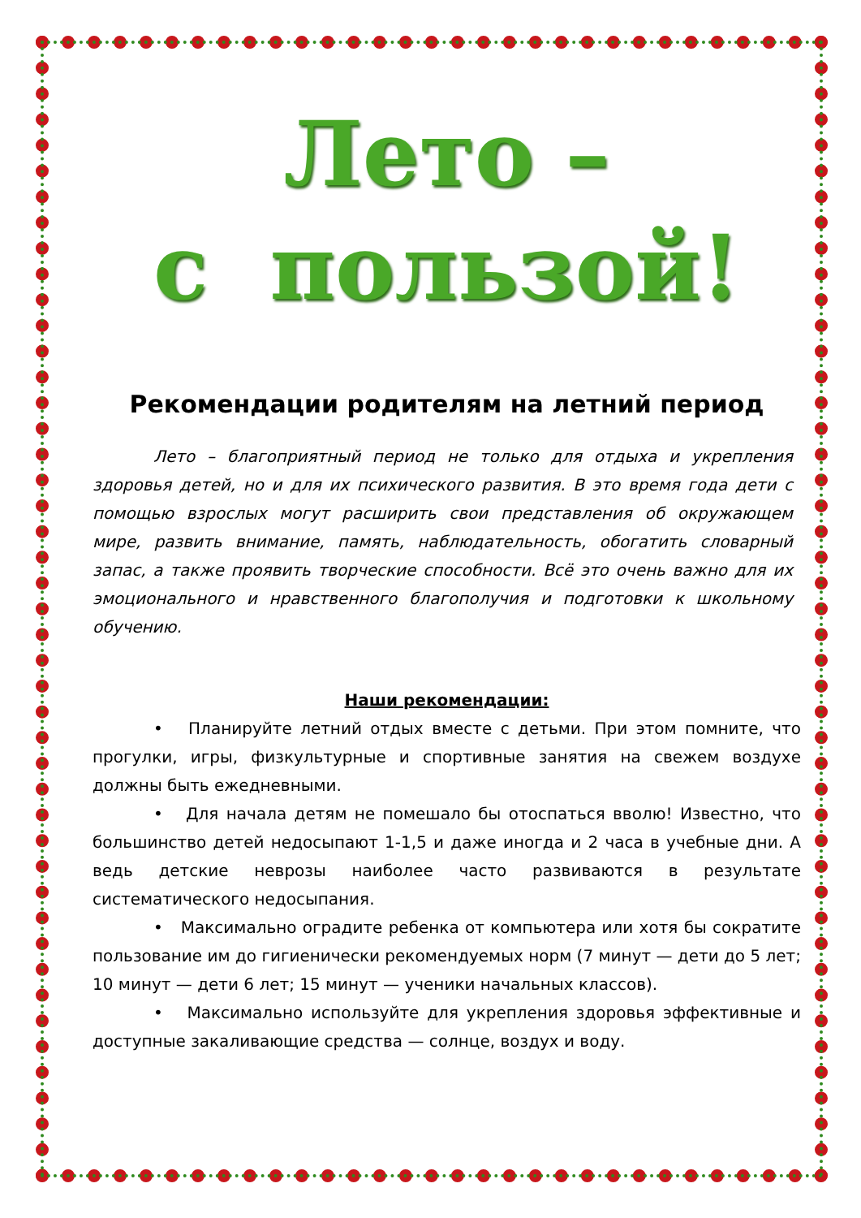Лето –
с пользой!
Рекомендации родителям на летний период
Лето – благоприятный период не только для отдыха и укрепления здоровья детей, но и для их психического развития. В это время года дети с помощью взрослых могут расширить свои представления об окружающем мире, развить внимание, память, наблюдательность, обогатить словарный запас, а также проявить творческие способности. Всё это очень важно для их эмоционального и нравственного благополучия и подготовки к школьному обучению.
Наши рекомендации:
• Планируйте летний отдых вместе с детьми. При этом помните, что прогулки, игры, физкультурные и спортивные занятия на свежем воздухе должны быть ежедневными.
• Для начала детям не помешало бы отоспаться вволю! Известно, что большинство детей недосыпают 1-1,5 и даже иногда и 2 часа в учебные дни. А ведь детские неврозы наиболее часто развиваются в результате систематического недосыпания.
• Максимально оградите ребенка от компьютера или хотя бы сократите пользование им до гигиенически рекомендуемых норм (7 минут — дети до 5 лет; 10 минут — дети 6 лет; 15 минут — ученики начальных классов).
• Максимально используйте для укрепления здоровья эффективные и доступные закаливающие средства — солнце, воздух и воду.